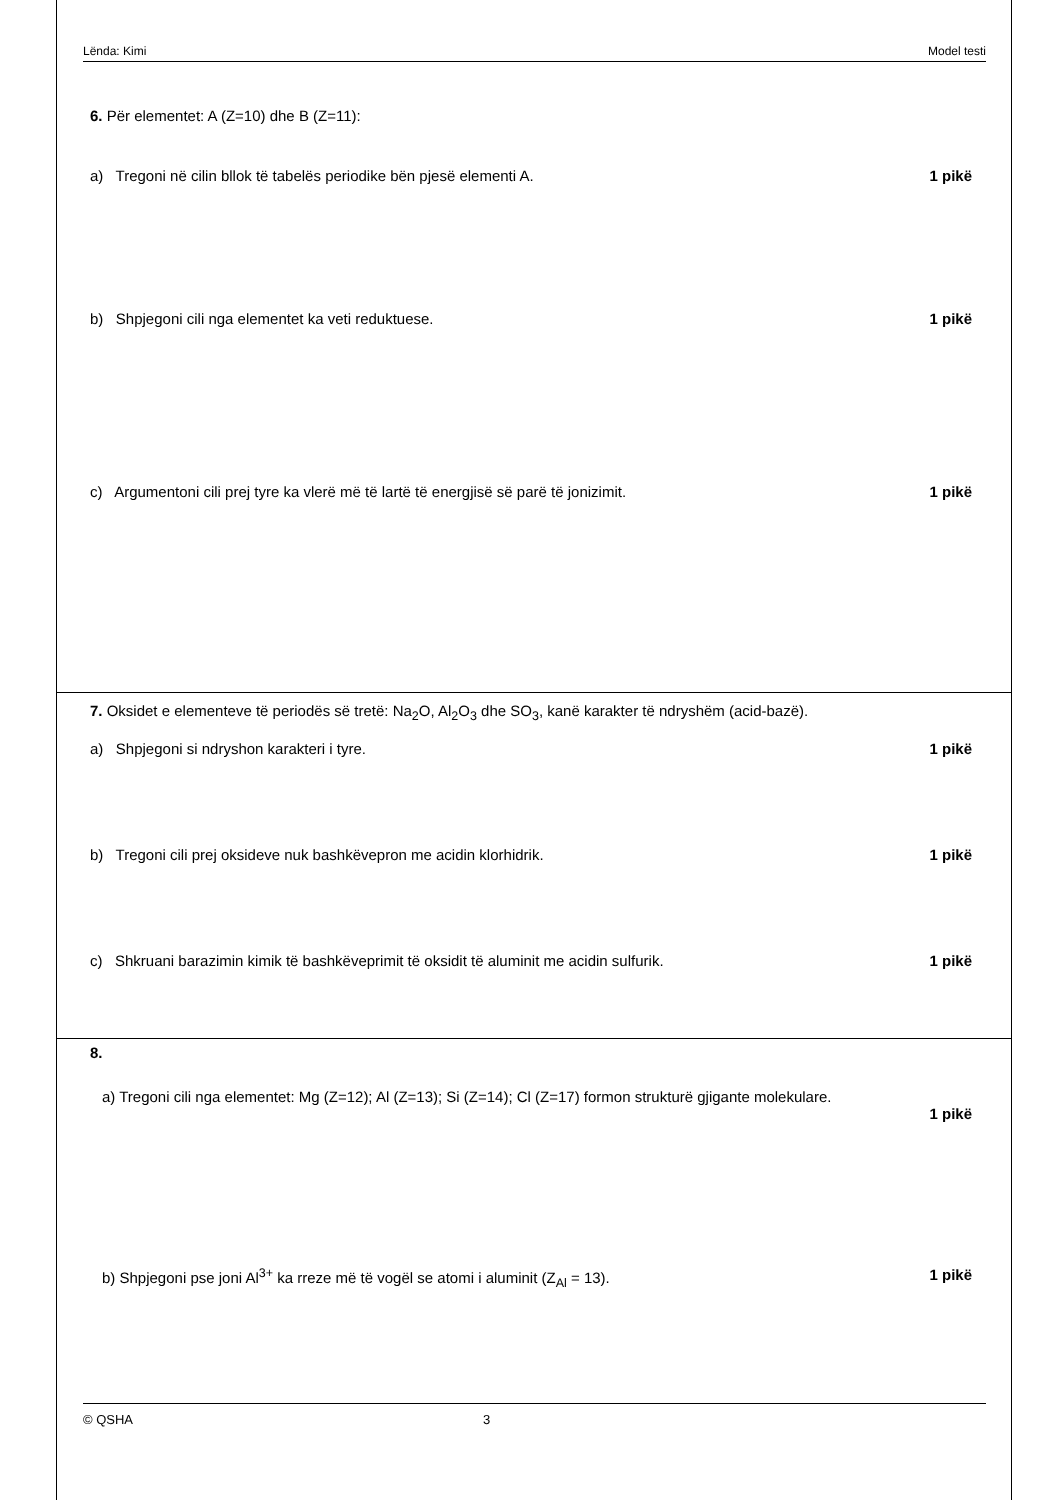Lënda: Kimi Model testi
6. Për elementet: A (Z=10) dhe B (Z=11):
a) Tregoni në cilin bllok të tabelës periodike bën pjesë elementi A. 1 pikë
b) Shpjegoni cili nga elementet ka veti reduktuese. 1 pikë
c) Argumentoni cili prej tyre ka vlerë më të lartë të energjisë së parë të jonizimit. 1 pikë
7. Oksidet e elementeve të periodës së tretë: Na<sub>2</sub>O, Al<sub>2</sub>O<sub>3</sub> dhe SO<sub>3</sub>, kanë karakter të ndryshëm (acid-bazë).
a) Shpjegoni si ndryshon karakteri i tyre. 1 pikë
b) Tregoni cili prej oksideve nuk bashkëvepron me acidin klorhidrik. 1 pikë
c) Shkruani barazimin kimik të bashkëveprimit të oksidit të aluminit me acidin sulfurik. 1 pikë
8.
a) Tregoni cili nga elementet: Mg (Z=12); Al (Z=13); Si (Z=14); Cl (Z=17) formon strukturë gjigante molekulare.
1 pikë
b) Shpjegoni pse joni Al<sup>3+</sup> ka rreze më të vogël se atomi i aluminit (Z<sub>Al</sub> = 13). 1 pikë
© QSHA 3